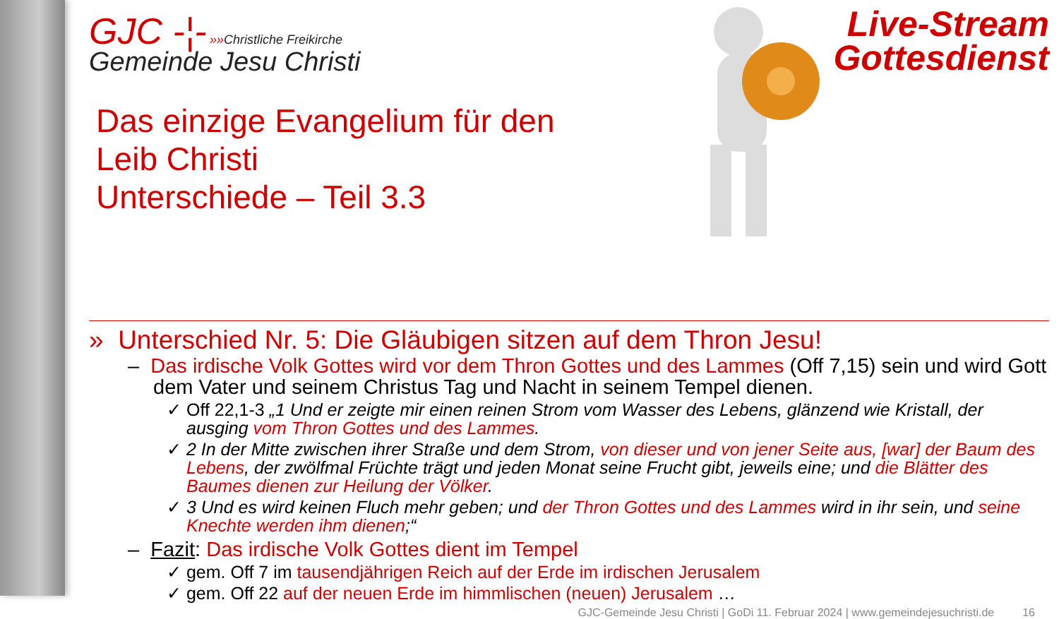GJC -¦- »»Christliche Freikirche
Gemeinde Jesu Christi
Live-Stream
Gottesdienst
Das einzige Evangelium für den
Leib Christi
Unterschiede – Teil 3.3
» Unterschied Nr. 5: Die Gläubigen sitzen auf dem Thron Jesu!
– Das irdische Volk Gottes wird vor dem Thron Gottes und des Lammes (Off 7,15) sein und wird Gott dem Vater und seinem Christus Tag und Nacht in seinem Tempel dienen.
✓ Off 22,1-3 „1 Und er zeigte mir einen reinen Strom vom Wasser des Lebens, glänzend wie Kristall, der ausging vom Thron Gottes und des Lammes.
✓ 2 In der Mitte zwischen ihrer Straße und dem Strom, von dieser und von jener Seite aus, [war] der Baum des Lebens, der zwölfmal Früchte trägt und jeden Monat seine Frucht gibt, jeweils eine; und die Blätter des Baumes dienen zur Heilung der Völker.
✓ 3 Und es wird keinen Fluch mehr geben; und der Thron Gottes und des Lammes wird in ihr sein, und seine Knechte werden ihm dienen;“
– Fazit: Das irdische Volk Gottes dient im Tempel
✓ gem. Off 7 im tausendjährigen Reich auf der Erde im irdischen Jerusalem
✓ gem. Off 22 auf der neuen Erde im himmlischen (neuen) Jerusalem …
GJC-Gemeinde Jesu Christi | GoDi 11. Februar 2024 | www.gemeindejesuchristi.de 16